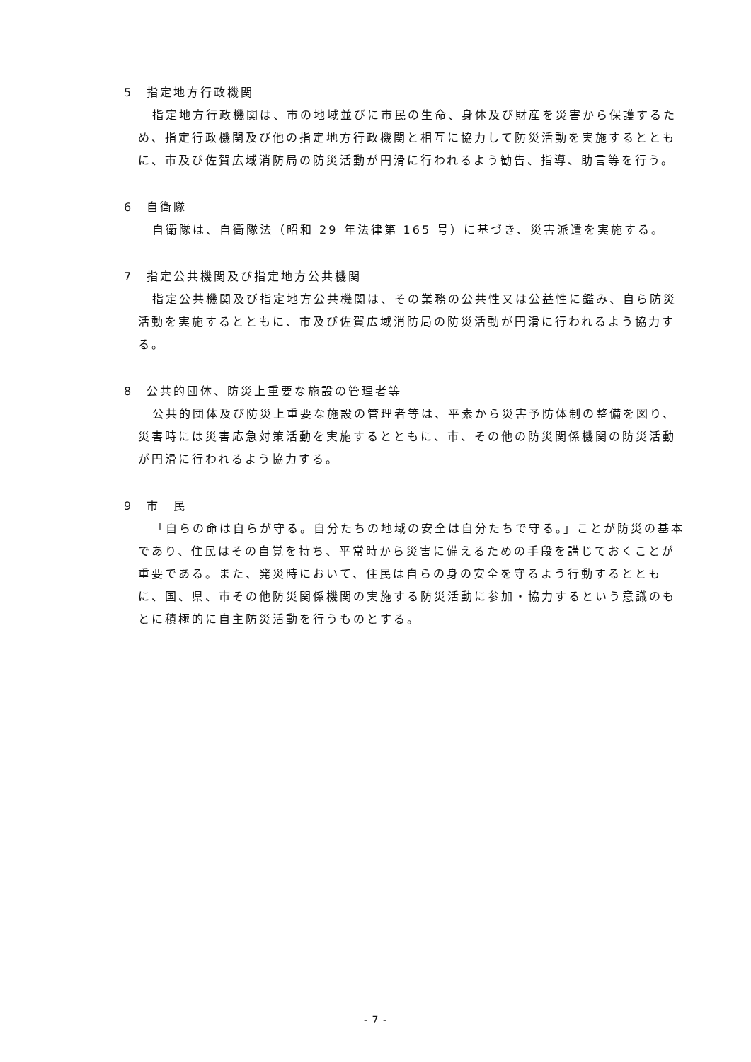5　指定地方行政機関
指定地方行政機関は、市の地域並びに市民の生命、身体及び財産を災害から保護するため、指定行政機関及び他の指定地方行政機関と相互に協力して防災活動を実施するとともに、市及び佐賀広域消防局の防災活動が円滑に行われるよう勧告、指導、助言等を行う。
6　自衛隊
自衛隊は、自衛隊法（昭和 29 年法律第 165 号）に基づき、災害派遣を実施する。
7　指定公共機関及び指定地方公共機関
指定公共機関及び指定地方公共機関は、その業務の公共性又は公益性に鑑み、自ら防災活動を実施するとともに、市及び佐賀広域消防局の防災活動が円滑に行われるよう協力する。
8　公共的団体、防災上重要な施設の管理者等
公共的団体及び防災上重要な施設の管理者等は、平素から災害予防体制の整備を図り、災害時には災害応急対策活動を実施するとともに、市、その他の防災関係機関の防災活動が円滑に行われるよう協力する。
9　市　民
「自らの命は自らが守る。自分たちの地域の安全は自分たちで守る。」ことが防災の基本であり、住民はその自覚を持ち、平常時から災害に備えるための手段を講じておくことが重要である。また、発災時において、住民は自らの身の安全を守るよう行動するとともに、国、県、市その他防災関係機関の実施する防災活動に参加・協力するという意識のもとに積極的に自主防災活動を行うものとする。
- 7 -